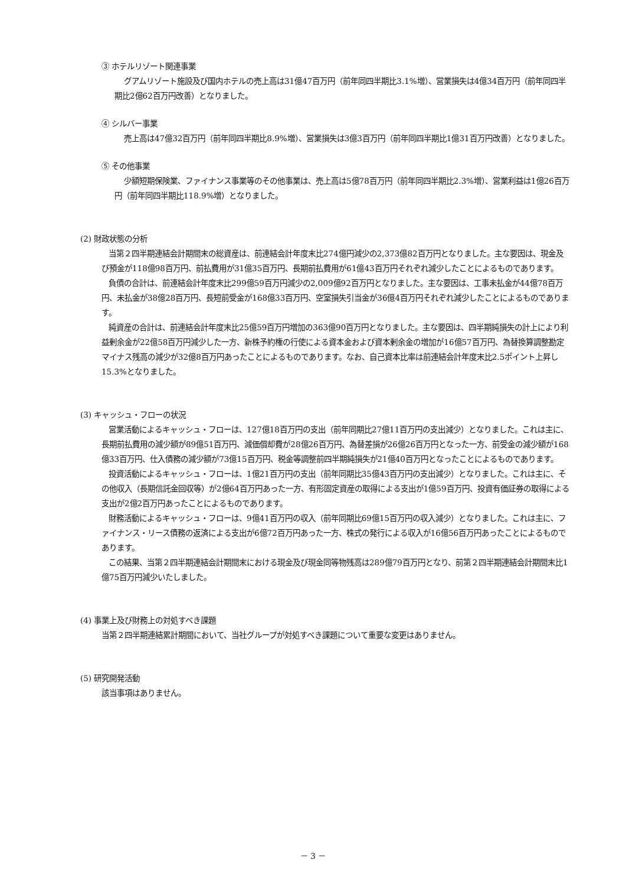③ ホテルリゾート関連事業
グアムリゾート施設及び国内ホテルの売上高は31億47百万円（前年同四半期比3.1%増）、営業損失は4億34百万円（前年同四半期比2億62百万円改善）となりました。
④ シルバー事業
売上高は47億32百万円（前年同四半期比8.9%増）、営業損失は3億3百万円（前年同四半期比1億31百万円改善）となりました。
⑤ その他事業
少額短期保険業、ファイナンス事業等のその他事業は、売上高は5億78百万円（前年同四半期比2.3%増）、営業利益は1億26百万円（前年同四半期比118.9%増）となりました。
(2) 財政状態の分析
当第２四半期連結会計期間末の総資産は、前連結会計年度末比274億円減少の2,373億82百万円となりました。主な要因は、現金及び預金が118億98百万円、前払費用が31億35百万円、長期前払費用が61億43百万円それぞれ減少したことによるものであります。
負債の合計は、前連結会計年度末比299億59百万円減少の2,009億92百万円となりました。主な要因は、工事未払金が44億78百万円、未払金が38億28百万円、長短前受金が168億33百万円、空室損失引当金が36億4百万円それぞれ減少したことによるものであります。
純資産の合計は、前連結会計年度末比25億59百万円増加の363億90百万円となりました。主な要因は、四半期純損失の計上により利益剰余金が22億58百万円減少した一方、新株予約権の行使による資本金および資本剰余金の増加が16億57百万円、為替換算調整勘定マイナス残高の減少が32億8百万円あったことによるものであります。なお、自己資本比率は前連結会計年度末比2.5ポイント上昇し15.3%となりました。
(3) キャッシュ・フローの状況
営業活動によるキャッシュ・フローは、127億18百万円の支出（前年同期比27億11百万円の支出減少）となりました。これは主に、長期前払費用の減少額が89億51百万円、減価償却費が28億26百万円、為替差損が26億26百万円となった一方、前受金の減少額が168億33百万円、仕入債務の減少額が73億15百万円、税金等調整前四半期純損失が21億40百万円となったことによるものであります。
投資活動によるキャッシュ・フローは、1億21百万円の支出（前年同期比35億43百万円の支出減少）となりました。これは主に、その他収入（長期信託金回収等）が2億64百万円あった一方、有形固定資産の取得による支出が1億59百万円、投資有価証券の取得による支出が2億2百万円あったことによるものであります。
財務活動によるキャッシュ・フローは、9億41百万円の収入（前年同期比69億15百万円の収入減少）となりました。これは主に、ファイナンス・リース債務の返済による支出が6億72百万円あった一方、株式の発行による収入が16億56百万円あったことによるものであります。
この結果、当第２四半期連結会計期間末における現金及び現金同等物残高は289億79百万円となり、前第２四半期連結会計期間末比1億75百万円減少いたしました。
(4) 事業上及び財務上の対処すべき課題
当第２四半期連結累計期間において、当社グループが対処すべき課題について重要な変更はありません。
(5) 研究開発活動
該当事項はありません。
－ 3 －